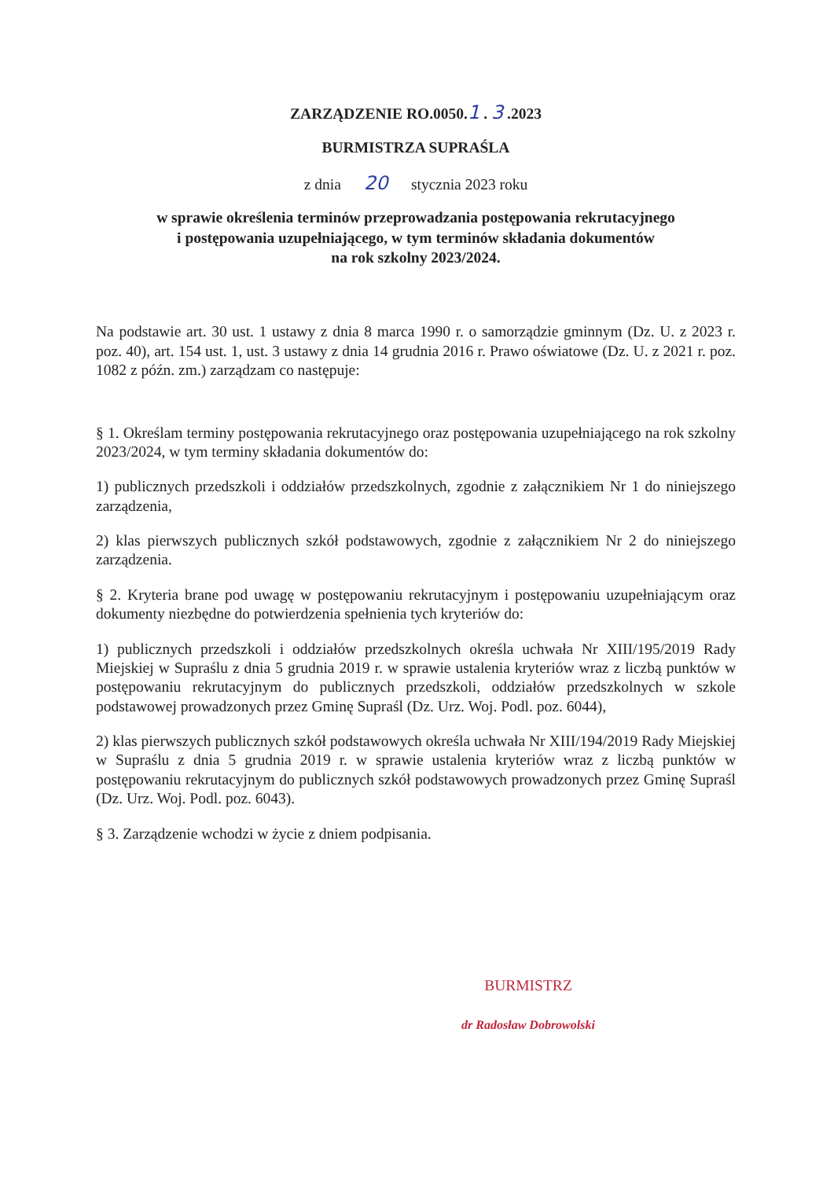ZARZĄDZENIE RO.0050.1 . 3 .2023
BURMISTRZA SUPRAŚLA
z dnia 20 stycznia 2023 roku
w sprawie określenia terminów przeprowadzania postępowania rekrutacyjnego
i postępowania uzupełniającego, w tym terminów składania dokumentów
na rok szkolny 2023/2024.
Na podstawie art. 30 ust. 1 ustawy z dnia 8 marca 1990 r. o samorządzie gminnym (Dz. U. z 2023 r. poz. 40), art. 154 ust. 1, ust. 3 ustawy z dnia 14 grudnia 2016 r. Prawo oświatowe (Dz. U. z 2021 r. poz. 1082 z późn. zm.) zarządzam co następuje:
§ 1. Określam terminy postępowania rekrutacyjnego oraz postępowania uzupełniającego na rok szkolny 2023/2024, w tym terminy składania dokumentów do:
1) publicznych przedszkoli i oddziałów przedszkolnych, zgodnie z załącznikiem Nr 1 do niniejszego zarządzenia,
2) klas pierwszych publicznych szkół podstawowych, zgodnie z załącznikiem Nr 2 do niniejszego zarządzenia.
§ 2. Kryteria brane pod uwagę w postępowaniu rekrutacyjnym i postępowaniu uzupełniającym oraz dokumenty niezbędne do potwierdzenia spełnienia tych kryteriów do:
1) publicznych przedszkoli i oddziałów przedszkolnych określa uchwała Nr XIII/195/2019 Rady Miejskiej w Supraślu z dnia 5 grudnia 2019 r. w sprawie ustalenia kryteriów wraz z liczbą punktów w postępowaniu rekrutacyjnym do publicznych przedszkoli, oddziałów przedszkolnych w szkole podstawowej prowadzonych przez Gminę Supraśl (Dz. Urz. Woj. Podl. poz. 6044),
2) klas pierwszych publicznych szkół podstawowych określa uchwała Nr XIII/194/2019 Rady Miejskiej w Supraślu z dnia 5 grudnia 2019 r. w sprawie ustalenia kryteriów wraz z liczbą punktów w postępowaniu rekrutacyjnym do publicznych szkół podstawowych prowadzonych przez Gminę Supraśl (Dz. Urz. Woj. Podl. poz. 6043).
§ 3. Zarządzenie wchodzi w życie z dniem podpisania.
BURMISTRZ
dr Radosław Dobrowolski